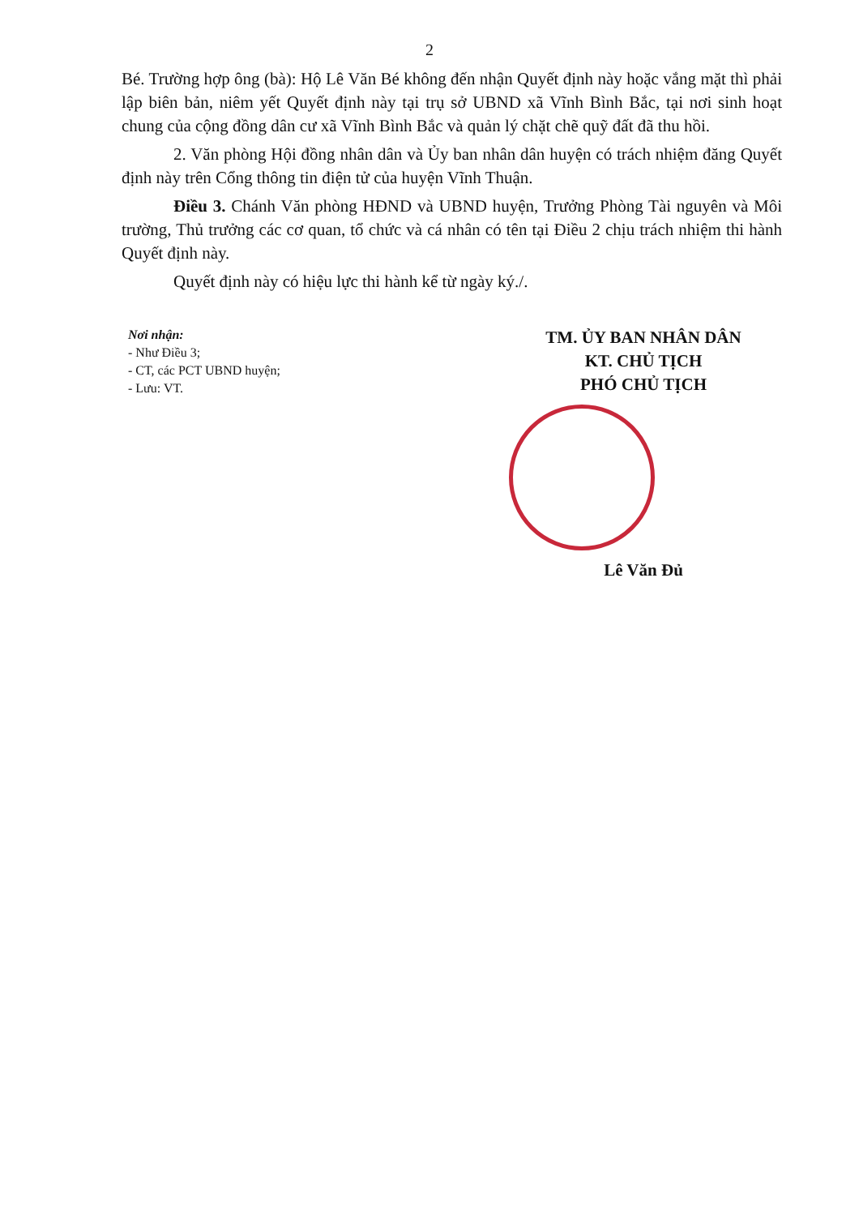2
Bé. Trường hợp ông (bà): Hộ Lê Văn Bé không đến nhận Quyết định này hoặc vắng mặt thì phải lập biên bản, niêm yết Quyết định này tại trụ sở UBND xã Vĩnh Bình Bắc, tại nơi sinh hoạt chung của cộng đồng dân cư xã Vĩnh Bình Bắc và quản lý chặt chẽ quỹ đất đã thu hồi.
2. Văn phòng Hội đồng nhân dân và Ủy ban nhân dân huyện có trách nhiệm đăng Quyết định này trên Cổng thông tin điện tử của huyện Vĩnh Thuận.
Điều 3. Chánh Văn phòng HĐND và UBND huyện, Trưởng Phòng Tài nguyên và Môi trường, Thủ trưởng các cơ quan, tổ chức và cá nhân có tên tại Điều 2 chịu trách nhiệm thi hành Quyết định này.
Quyết định này có hiệu lực thi hành kể từ ngày ký./.
Nơi nhận:
- Như Điều 3;
- CT, các PCT UBND huyện;
- Lưu: VT.
TM. ỦY BAN NHÂN DÂN
KT. CHỦ TỊCH
PHÓ CHỦ TỊCH
Lê Văn Đủ